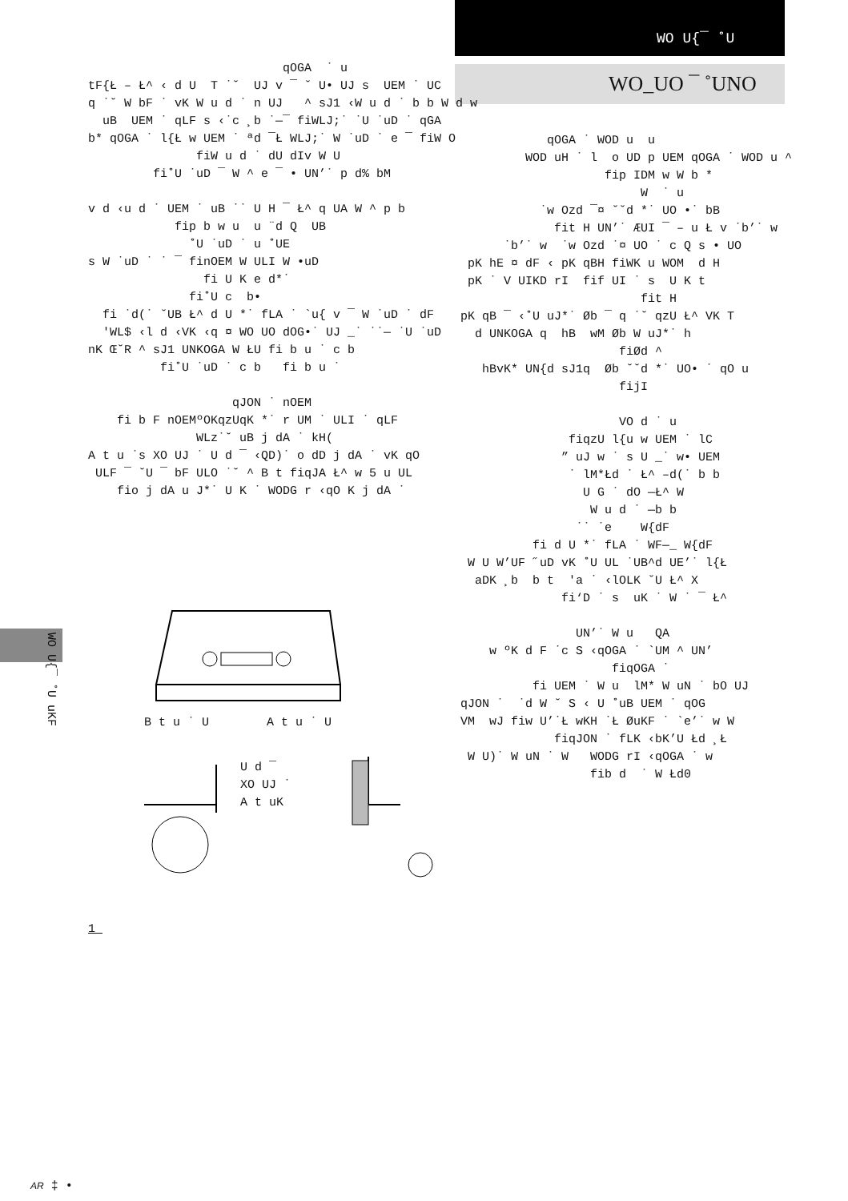WO U{¯ ˚U
WO_UO ¯ ˚UNO
qOGA ˙ u tF{Ł – Ł^ ‹ d U T ˙˘ UJ v ¯ ˘ U• UJ s UEM ˙ UC q ˙˘ W bF ˙ vK W u d ˙ n UJ ^ sJ1 ‹W u d ˙ b b W d w uB UEM ˙ qLF s ‹˙c ¸b ˙—¯ fiWLJ;˙ ˙U ˙uD ˙ qGA b* qOGA ˙ l{Ł w UEM ˙ ªd ¯Ł WLJ;˙ W ˙uD ˙ e ¯ fiW O fiW u d ˙ dU dIv W U fi˚U ˙uD ¯ W ^ e ¯ • UN’˙ p d% bM v d ‹u d ˙ UEM ˙ uB ˙˙ U H ¯ Ł^ q UA W ^ p b fip b w u u ¨d Q UB ˚U ˙uD ˙ u ˚UE s W ˙uD ˙ ˙ ¯ finOEM W ULI W •uD fi U K e d*˙ fi˚U c b• fi ˙d(˙ ˘UB Ł^ d U *˙ fLA ˙ `u{ v ¯ W ˙uD ˙ dF 'WL$ ‹l d ‹VK ‹q ¤ WO UO dOG•˙ UJ _˙ ˙˙— ˙U ˙uD nK Œ˘R ^ sJ1 UNKOGA W ŁU fi b u ˙ c b fi˚U ˙uD ˙ c b fi b u ˙ qJON ˙ nOEM fi b F nOEMºOKqzUqK *˙ r UM ˙ ULI ˙ qLF WLz˙˘ uB j dA ˙ kH( A t u ˙s XO UJ ˙ U d ¯ ‹QD)˙ o dD j dA ˙ vK qO ULF ¯ ˘U ¯ bF ULO ˙˘ ^ B t fiqJA Ł^ w 5 u UL fio j dA u J*˙ U K ˙ WODG r ‹qO K j dA ˙
B t u ˙ U A t u ˙ U
U d ¯ XO UJ ˙ A t uK
qOGA ˙ WOD u u WOD uH ˙ l o UD p UEM qOGA ˙ WOD u ^ fip IDM w W b * W ˙ u ˙w Ozd ¯¤ ˘˘d *˙ UO •˙ bB fit H UN’˙ ÆUI ¯ – u Ł v ˙b’˙ w ˙b’˙ w ˙w Ozd ˙¤ UO ˙ c Q s • UO pK hE ¤ dF ‹ pK qBH fiWK u WOM d H pK ˙ V UIKD rI fif UI ˙ s U K t fit H pK qB ¯ ‹˚U uJ*˙ Øb ¯ q ˙˘ qzU Ł^ VK T d UNKOGA q hB wM Øb W uJ*˙ h fiØd ^ hBvK* UN{d sJ1q Øb ˘˘d *˙ UO• ˙ qO u fijI VO d ˙ u fiqzU l{u w UEM ˙ lC ” uJ w ˙ s U _˙ w• UEM ˙ lM*Łd ˙ Ł^ –d(˙ b b U G ˙ dO —Ł^ W W u d ˙ —b b ˙˙ ˙e W{dF fi d U *˙ fLA ˙ WF—_ W{dF W U W’UF ˝uD vK ˚U UL ˙UB^d UE’˙ l{Ł aDK ¸b b t 'a ˙ ‹lOLK ˘U Ł^ X fi‘D ˙ s uK ˙ W ˙ ¯ Ł^ UN’˙ W u QA w ºK d F ˙c S ‹qOGA ˙ `UM ^ UN’ fiqOGA ˙ fi UEM ˙ W u lM* W uN ˙ bO UJ qJON ˙ ˙d W ˘ S ‹ U ˚uB UEM ˙ qOG VM wJ fiw U’˙Ł wKH ˙Ł ØuKF ˙ `e’˙ w W fiqJON ˙ fLK ‹bK’U Łd ¸Ł W U)˙ W uN ˙ W WODG rI ‹qOGA ˙ w fib d ˙ W Łd0
WO U{¯ ˚U uKF
1
AR ‡ •